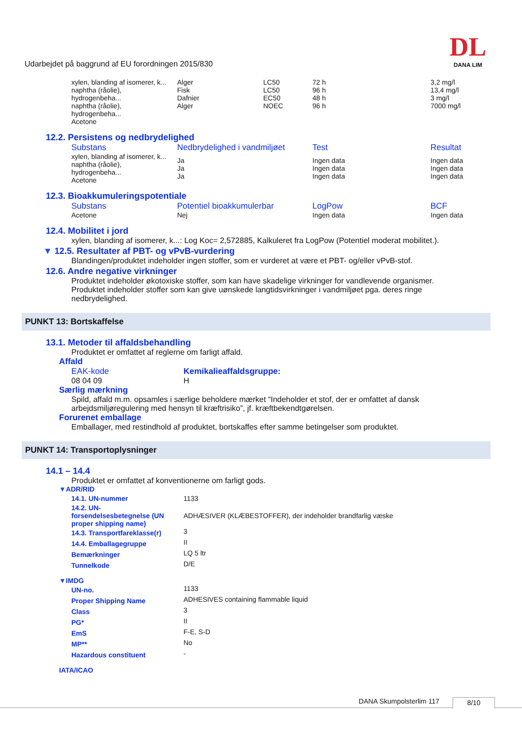Udarbejdet på baggrund af EU forordningen 2015/830
DL
DANA LIM
| xylen, blanding af isomerer, k... naphtha (råolie), hydrogenbeha... naphtha (råolie), hydrogenbeha... Acetone | Alger Fisk Dafnier Alger | LC50 LC50 EC50 NOEC | 72 h 96 h 48 h 96 h | 3,2 mg/l 13,4 mg/l 3 mg/l 7000 mg/l |
12.2. Persistens og nedbrydelighed
| Substans | Nedbrydelighed i vandmiljøet | Test | Resultat |
| --- | --- | --- | --- |
| xylen, blanding af isomerer, k... naphtha (råolie), hydrogenbeha... Acetone | Ja Ja Ja | Ingen data Ingen data Ingen data | Ingen data Ingen data Ingen data |
12.3. Bioakkumuleringspotentiale
| Substans | Potentiel bioakkumulerbar | LogPow | BCF |
| --- | --- | --- | --- |
| Acetone | Nej | Ingen data | Ingen data |
12.4. Mobilitet i jord
xylen, blanding af isomerer, k...: Log Koc= 2,572885, Kalkuleret fra LogPow (Potentiel moderat mobilitet.).
▼ 12.5. Resultater af PBT- og vPvB-vurdering
Blandingen/produktet indeholder ingen stoffer, som er vurderet at være et PBT- og/eller vPvB-stof.
12.6. Andre negative virkninger
Produktet indeholder økotoxiske stoffer, som kan have skadelige virkninger for vandlevende organismer.
Produktet indeholder stoffer som kan give uønskede langtidsvirkninger i vandmiljøet pga. deres ringe
nedbrydelighed.
PUNKT 13: Bortskaffelse
13.1. Metoder til affaldsbehandling
Produktet er omfattet af reglerne om farligt affald.
Affald
| EAK-kode | Kemikalieaffaldsgruppe: |
| 08 04 09 | H |
Særlig mærkning
Spild, affald m.m. opsamles i særlige beholdere mærket “Indeholder et stof, der er omfattet af dansk
arbejdsmiljøregulering med hensyn til kræftrisiko”, jf. kræftbekendtgørelsen.
Forurenet emballage
Emballager, med restindhold af produktet, bortskaffes efter samme betingelser som produktet.
PUNKT 14: Transportoplysninger
14.1 – 14.4
Produktet er omfattet af konventionerne om farligt gods.
▼ADR/RID
| 14.1. UN-nummer | 1133 |
| 14.2. UN- forsendelsesbetegnelse (UN proper shipping name) | ADHÆSIVER (KLÆBESTOFFER), der indeholder brandfarlig væske |
| 14.3. Transportfareklasse(r) | 3 |
| 14.4. Emballagegruppe | II |
| Bemærkninger | LQ 5 ltr |
| Tunnelkode | D/E |
▼IMDG
| UN-no. | 1133 |
| Proper Shipping Name | ADHESIVES containing flammable liquid |
| Class | 3 |
| PG* | II |
| EmS | F-E, S-D |
| MP** | No |
| Hazardous constituent | - |
IATA/ICAO
DANA Skumpolsterlim 117 8/10